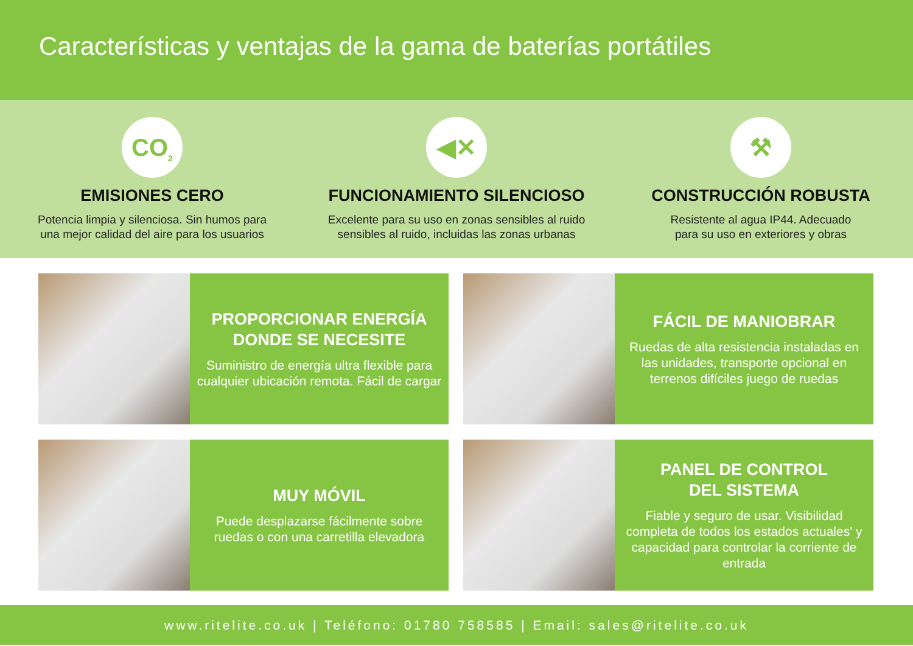Características y ventajas de la gama de baterías portátiles
CO<sub>2</sub>
EMISIONES CERO
Potencia limpia y silenciosa. Sin humos para
una mejor calidad del aire para los usuarios
◀✕
FUNCIONAMIENTO SILENCIOSO
Excelente para su uso en zonas sensibles al ruido
sensibles al ruido, incluidas las zonas urbanas
⚒
CONSTRUCCIÓN ROBUSTA
Resistente al agua IP44. Adecuado
para su uso en exteriores y obras
PROPORCIONAR ENERGÍA
DONDE SE NECESITE
Suministro de energía ultra flexible para cualquier ubicación remota. Fácil de cargar
FÁCIL DE MANIOBRAR
Ruedas de alta resistencia instaladas en las unidades, transporte opcional en terrenos difíciles juego de ruedas
MUY MÓVIL
Puede desplazarse fácilmente sobre ruedas o con una carretilla elevadora
PANEL DE CONTROL
DEL SISTEMA
Fiable y seguro de usar. Visibilidad completa de todos los estados actuales' y capacidad para controlar la corriente de entrada
www.ritelite.co.uk | Teléfono: 01780 758585 | Email: sales@ritelite.co.uk